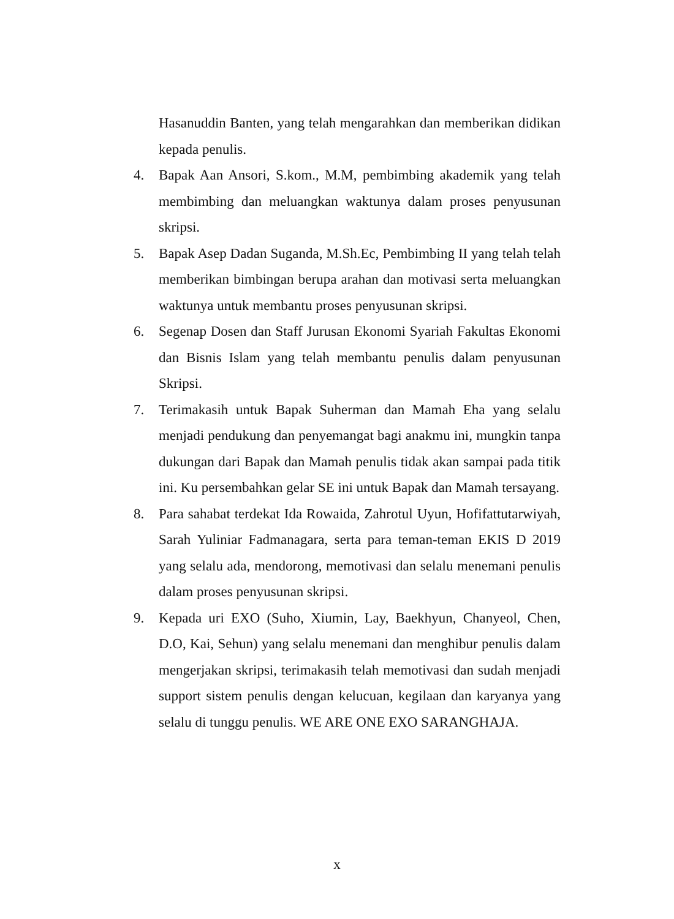Hasanuddin Banten, yang telah mengarahkan dan memberikan didikan kepada penulis.
4. Bapak Aan Ansori, S.kom., M.M, pembimbing akademik yang telah membimbing dan meluangkan waktunya dalam proses penyusunan skripsi.
5. Bapak Asep Dadan Suganda, M.Sh.Ec, Pembimbing II yang telah telah memberikan bimbingan berupa arahan dan motivasi serta meluangkan waktunya untuk membantu proses penyusunan skripsi.
6. Segenap Dosen dan Staff Jurusan Ekonomi Syariah Fakultas Ekonomi dan Bisnis Islam yang telah membantu penulis dalam penyusunan Skripsi.
7. Terimakasih untuk Bapak Suherman dan Mamah Eha yang selalu menjadi pendukung dan penyemangat bagi anakmu ini, mungkin tanpa dukungan dari Bapak dan Mamah penulis tidak akan sampai pada titik ini. Ku persembahkan gelar SE ini untuk Bapak dan Mamah tersayang.
8. Para sahabat terdekat Ida Rowaida, Zahrotul Uyun, Hofifattutarwiyah, Sarah Yuliniar Fadmanagara, serta para teman-teman EKIS D 2019 yang selalu ada, mendorong, memotivasi dan selalu menemani penulis dalam proses penyusunan skripsi.
9. Kepada uri EXO (Suho, Xiumin, Lay, Baekhyun, Chanyeol, Chen, D.O, Kai, Sehun) yang selalu menemani dan menghibur penulis dalam mengerjakan skripsi, terimakasih telah memotivasi dan sudah menjadi support sistem penulis dengan kelucuan, kegilaan dan karyanya yang selalu di tunggu penulis. WE ARE ONE EXO SARANGHAJA.
x